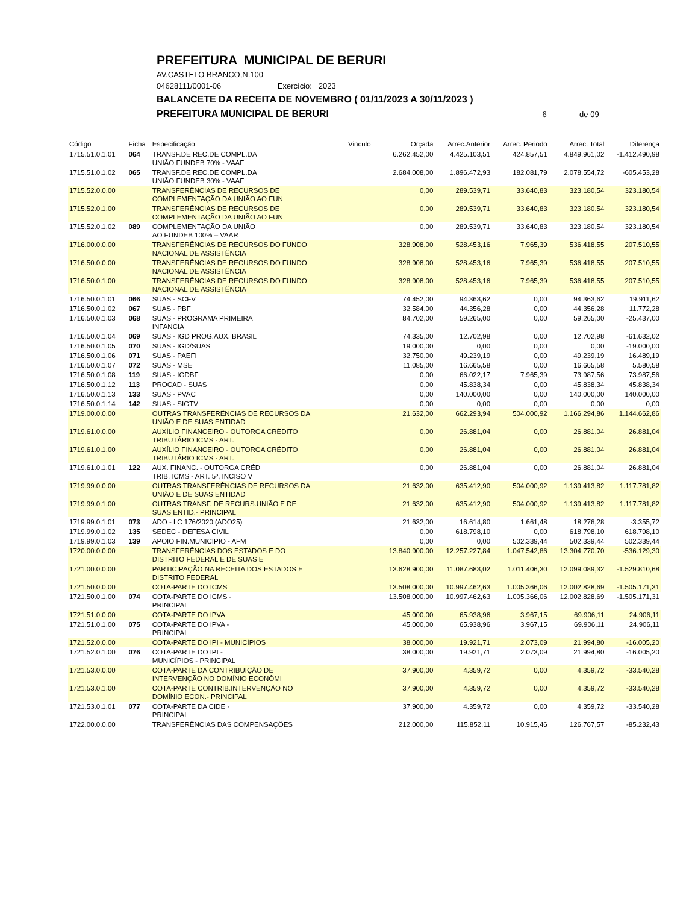PREFEITURA MUNICIPAL DE BERURI
AV.CASTELO BRANCO,N.100
04628111/0001-06 Exercício: 2023
BALANCETE DA RECEITA DE NOVEMBRO ( 01/11/2023 A 30/11/2023 )
PREFEITURA MUNICIPAL DE BERURI 6 de 09
| Código | Ficha | Especificação | Vinculo | Orçada | Arrec.Anterior | Arrec. Periodo | Arrec. Total | Diferença |
| --- | --- | --- | --- | --- | --- | --- | --- | --- |
| 1715.51.0.1.01 | 064 | TRANSF.DE REC.DE COMPL.DA UNIÃO FUNDEB 70% - VAAF | | 6.262.452,00 | 4.425.103,51 | 424.857,51 | 4.849.961,02 | -1.412.490,98 |
| 1715.51.0.1.02 | 065 | TRANSF.DE REC.DE COMPL.DA UNIÃO FUNDEB 30% - VAAF | | 2.684.008,00 | 1.896.472,93 | 182.081,79 | 2.078.554,72 | -605.453,28 |
| 1715.52.0.0.00 | | TRANSFERÊNCIAS DE RECURSOS DE COMPLEMENTAÇÃO DA UNIÃO AO FUN | | 0,00 | 289.539,71 | 33.640,83 | 323.180,54 | 323.180,54 |
| 1715.52.0.1.00 | | TRANSFERÊNCIAS DE RECURSOS DE COMPLEMENTAÇÃO DA UNIÃO AO FUN | | 0,00 | 289.539,71 | 33.640,83 | 323.180,54 | 323.180,54 |
| 1715.52.0.1.02 | 089 | COMPLEMENTAÇÃO DA UNIÃO AO FUNDEB 100% – VAAR | | 0,00 | 289.539,71 | 33.640,83 | 323.180,54 | 323.180,54 |
| 1716.00.0.0.00 | | TRANSFERÊNCIAS DE RECURSOS DO FUNDO NACIONAL DE ASSISTÊNCIA | | 328.908,00 | 528.453,16 | 7.965,39 | 536.418,55 | 207.510,55 |
| 1716.50.0.0.00 | | TRANSFERÊNCIAS DE RECURSOS DO FUNDO NACIONAL DE ASSISTÊNCIA | | 328.908,00 | 528.453,16 | 7.965,39 | 536.418,55 | 207.510,55 |
| 1716.50.0.1.00 | | TRANSFERÊNCIAS DE RECURSOS DO FUNDO NACIONAL DE ASSISTÊNCIA | | 328.908,00 | 528.453,16 | 7.965,39 | 536.418,55 | 207.510,55 |
| 1716.50.0.1.01 | 066 | SUAS - SCFV | | 74.452,00 | 94.363,62 | 0,00 | 94.363,62 | 19.911,62 |
| 1716.50.0.1.02 | 067 | SUAS - PBF | | 32.584,00 | 44.356,28 | 0,00 | 44.356,28 | 11.772,28 |
| 1716.50.0.1.03 | 068 | SUAS - PROGRAMA PRIMEIRA INFANCIA | | 84.702,00 | 59.265,00 | 0,00 | 59.265,00 | -25.437,00 |
| 1716.50.0.1.04 | 069 | SUAS - IGD PROG.AUX. BRASIL | | 74.335,00 | 12.702,98 | 0,00 | 12.702,98 | -61.632,02 |
| 1716.50.0.1.05 | 070 | SUAS - IGD/SUAS | | 19.000,00 | 0,00 | 0,00 | 0,00 | -19.000,00 |
| 1716.50.0.1.06 | 071 | SUAS - PAEFI | | 32.750,00 | 49.239,19 | 0,00 | 49.239,19 | 16.489,19 |
| 1716.50.0.1.07 | 072 | SUAS - MSE | | 11.085,00 | 16.665,58 | 0,00 | 16.665,58 | 5.580,58 |
| 1716.50.0.1.08 | 119 | SUAS - IGDBF | | 0,00 | 66.022,17 | 7.965,39 | 73.987,56 | 73.987,56 |
| 1716.50.0.1.12 | 113 | PROCAD - SUAS | | 0,00 | 45.838,34 | 0,00 | 45.838,34 | 45.838,34 |
| 1716.50.0.1.13 | 133 | SUAS - PVAC | | 0,00 | 140.000,00 | 0,00 | 140.000,00 | 140.000,00 |
| 1716.50.0.1.14 | 142 | SUAS - SIGTV | | 0,00 | 0,00 | 0,00 | 0,00 | 0,00 |
| 1719.00.0.0.00 | | OUTRAS TRANSFERÊNCIAS DE RECURSOS DA UNIÃO E DE SUAS ENTIDAD | | 21.632,00 | 662.293,94 | 504.000,92 | 1.166.294,86 | 1.144.662,86 |
| 1719.61.0.0.00 | | AUXÍLIO FINANCEIRO - OUTORGA CRÉDITO TRIBUTÁRIO ICMS - ART. | | 0,00 | 26.881,04 | 0,00 | 26.881,04 | 26.881,04 |
| 1719.61.0.1.00 | | AUXÍLIO FINANCEIRO - OUTORGA CRÉDITO TRIBUTÁRIO ICMS - ART. | | 0,00 | 26.881,04 | 0,00 | 26.881,04 | 26.881,04 |
| 1719.61.0.1.01 | 122 | AUX. FINANC. - OUTORGA CRÉD TRIB. ICMS - ART. 5º, INCISO V | | 0,00 | 26.881,04 | 0,00 | 26.881,04 | 26.881,04 |
| 1719.99.0.0.00 | | OUTRAS TRANSFERÊNCIAS DE RECURSOS DA UNIÃO E DE SUAS ENTIDAD | | 21.632,00 | 635.412,90 | 504.000,92 | 1.139.413,82 | 1.117.781,82 |
| 1719.99.0.1.00 | | OUTRAS TRANSF. DE RECURS.UNIÃO E DE SUAS ENTID.- PRINCIPAL | | 21.632,00 | 635.412,90 | 504.000,92 | 1.139.413,82 | 1.117.781,82 |
| 1719.99.0.1.01 | 073 | ADO - LC 176/2020 (ADO25) | | 21.632,00 | 16.614,80 | 1.661,48 | 18.276,28 | -3.355,72 |
| 1719.99.0.1.02 | 135 | SEDEC - DEFESA CIVIL | | 0,00 | 618.798,10 | 0,00 | 618.798,10 | 618.798,10 |
| 1719.99.0.1.03 | 139 | APOIO FIN.MUNICIPIO - AFM | | 0,00 | 0,00 | 502.339,44 | 502.339,44 | 502.339,44 |
| 1720.00.0.0.00 | | TRANSFERÊNCIAS DOS ESTADOS E DO DISTRITO FEDERAL E DE SUAS E | | 13.840.900,00 | 12.257.227,84 | 1.047.542,86 | 13.304.770,70 | -536.129,30 |
| 1721.00.0.0.00 | | PARTICIPAÇÃO NA RECEITA DOS ESTADOS E DISTRITO FEDERAL | | 13.628.900,00 | 11.087.683,02 | 1.011.406,30 | 12.099.089,32 | -1.529.810,68 |
| 1721.50.0.0.00 | | COTA-PARTE DO ICMS | | 13.508.000,00 | 10.997.462,63 | 1.005.366,06 | 12.002.828,69 | -1.505.171,31 |
| 1721.50.0.1.00 | 074 | COTA-PARTE DO ICMS - PRINCIPAL | | 13.508.000,00 | 10.997.462,63 | 1.005.366,06 | 12.002.828,69 | -1.505.171,31 |
| 1721.51.0.0.00 | | COTA-PARTE DO IPVA | | 45.000,00 | 65.938,96 | 3.967,15 | 69.906,11 | 24.906,11 |
| 1721.51.0.1.00 | 075 | COTA-PARTE DO IPVA - PRINCIPAL | | 45.000,00 | 65.938,96 | 3.967,15 | 69.906,11 | 24.906,11 |
| 1721.52.0.0.00 | | COTA-PARTE DO IPI - MUNICÍPIOS | | 38.000,00 | 19.921,71 | 2.073,09 | 21.994,80 | -16.005,20 |
| 1721.52.0.1.00 | 076 | COTA-PARTE DO IPI - MUNICÍPIOS - PRINCIPAL | | 38.000,00 | 19.921,71 | 2.073,09 | 21.994,80 | -16.005,20 |
| 1721.53.0.0.00 | | COTA-PARTE DA CONTRIBUIÇÃO DE INTERVENÇÃO NO DOMÍNIO ECONÔMI | | 37.900,00 | 4.359,72 | 0,00 | 4.359,72 | -33.540,28 |
| 1721.53.0.1.00 | | COTA-PARTE CONTRIB.INTERVENÇÃO NO DOMÍNIO ECON.- PRINCIPAL | | 37.900,00 | 4.359,72 | 0,00 | 4.359,72 | -33.540,28 |
| 1721.53.0.1.01 | 077 | COTA-PARTE DA CIDE - PRINCIPAL | | 37.900,00 | 4.359,72 | 0,00 | 4.359,72 | -33.540,28 |
| 1722.00.0.0.00 | | TRANSFERÊNCIAS DAS COMPENSAÇÕES | | 212.000,00 | 115.852,11 | 10.915,46 | 126.767,57 | -85.232,43 |